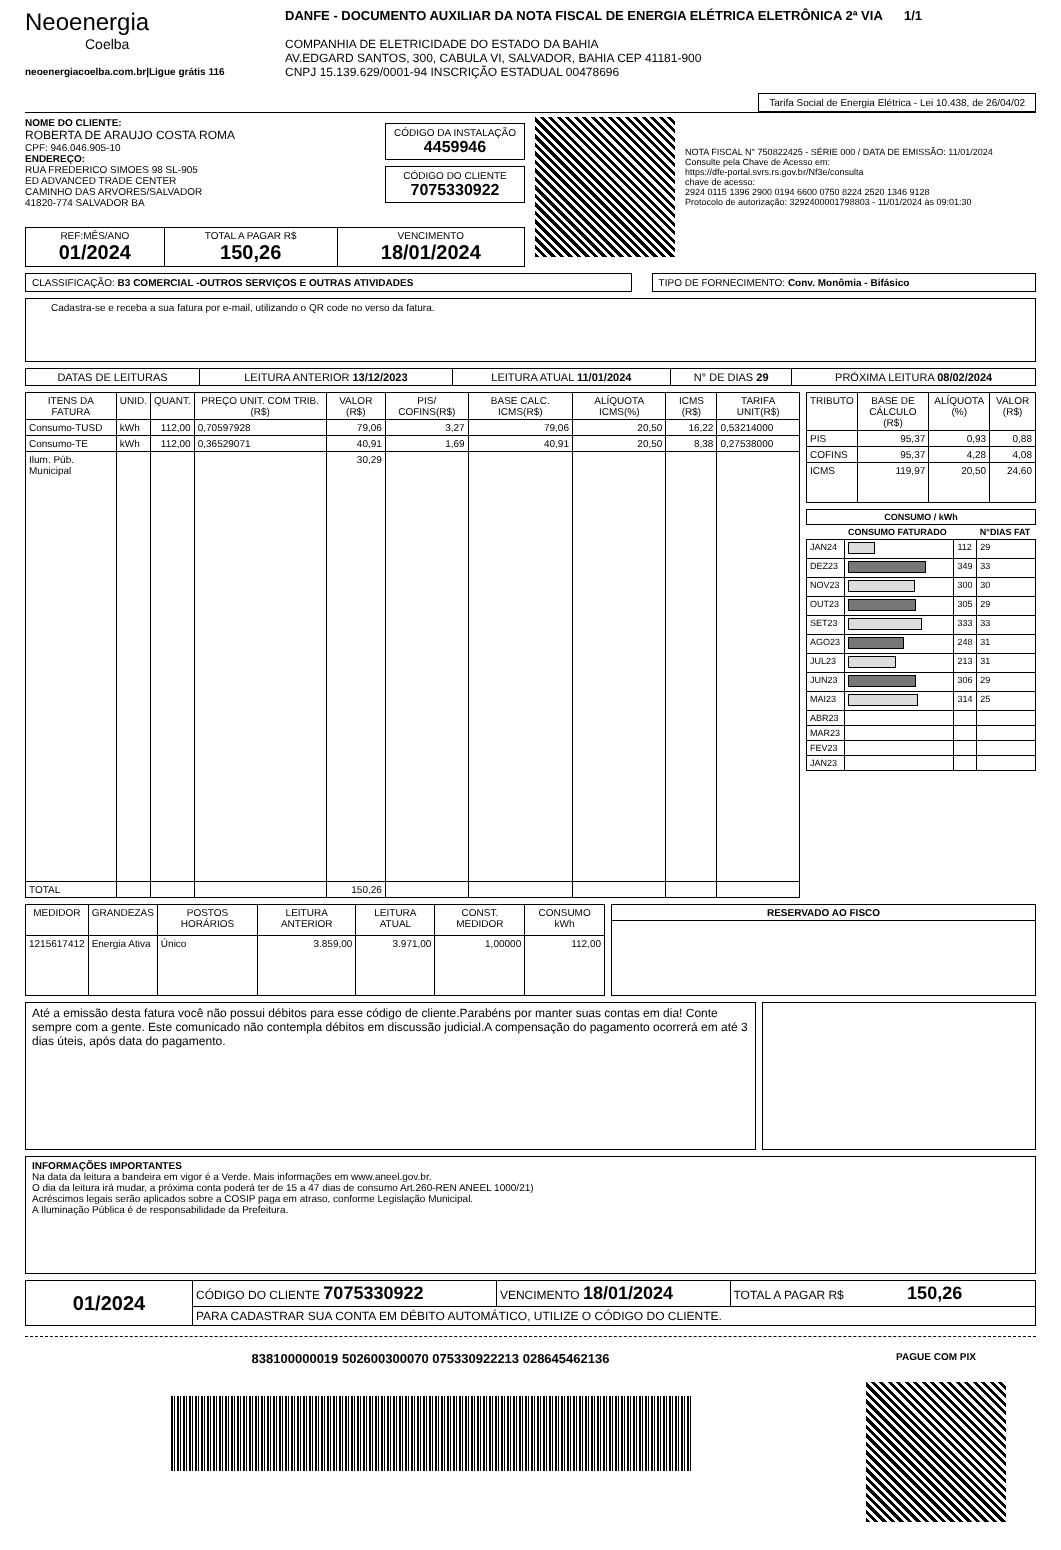Neoenergia
Coelba
neoenergiacoelba.com.br|Ligue grátis 116
DANFE - DOCUMENTO AUXILIAR DA NOTA FISCAL DE ENERGIA ELÉTRICA ELETRÔNICA 2ª VIA 1/1
COMPANHIA DE ELETRICIDADE DO ESTADO DA BAHIA
AV.EDGARD SANTOS, 300, CABULA VI, SALVADOR, BAHIA CEP 41181-900
CNPJ 15.139.629/0001-94 INSCRIÇÃO ESTADUAL 00478696
Tarifa Social de Energia Elétrica - Lei 10.438, de 26/04/02
NOME DO CLIENTE:
ROBERTA DE ARAUJO COSTA ROMA
CPF: 946.046.905-10
ENDEREÇO:
RUA FREDERICO SIMOES 98 SL-905
ED ADVANCED TRADE CENTER
CAMINHO DAS ARVORES/SALVADOR
41820-774 SALVADOR BA
CÓDIGO DA INSTALAÇÃO
4459946
CÓDIGO DO CLIENTE
7075330922
NOTA FISCAL N° 750822425 - SÉRIE 000 / DATA DE EMISSÃO: 11/01/2024
Consulte pela Chave de Acesso em:
https://dfe-portal.svrs.rs.gov.br/Nf3e/consulta
chave de acesso:
2924 0115 1396 2900 0194 6600 0750 8224 2520 1346 9128
Protocolo de autorização: 3292400001798803 - 11/01/2024 às 09:01:30
| REF:MÊS/ANO 01/2024 | TOTAL A PAGAR R$ 150,26 | VENCIMENTO 18/01/2024 |
CLASSIFICAÇÃO: B3 COMERCIAL -OUTROS SERVIÇOS E OUTRAS ATIVIDADES
TIPO DE FORNECIMENTO: Conv. Monômia - Bifásico
Cadastra-se e receba a sua fatura por e-mail, utilizando o QR code no verso da fatura.
| DATAS DE LEITURAS | LEITURA ANTERIOR 13/12/2023 | LEITURA ATUAL 11/01/2024 | N° DE DIAS 29 | PRÓXIMA LEITURA 08/02/2024 |
| ITENS DA FATURA | UNID. | QUANT. | PREÇO UNIT. COM TRIB.(R$) | VALOR (R$) | PIS/ COFINS(R$) | BASE CALC. ICMS(R$) | ALÍQUOTA ICMS(%) | ICMS (R$) | TARIFA UNIT(R$) |
| --- | --- | --- | --- | --- | --- | --- | --- | --- | --- |
| Consumo-TUSD | kWh | 112,00 | 0,70597928 | 79,06 | 3,27 | 79,06 | 20,50 | 16,22 | 0,53214000 |
| Consumo-TE | kWh | 112,00 | 0,36529071 | 40,91 | 1,69 | 40,91 | 20,50 | 8,38 | 0,27538000 |
| Ilum. Púb. Municipal | | | | 30,29 | | | | | |
| TOTAL | | | | 150,26 | | | | | |
| TRIBUTO | BASE DE CÁLCULO (R$) | ALÍQUOTA (%) | VALOR (R$) |
| --- | --- | --- | --- |
| PIS | 95,37 | 0,93 | 0,88 |
| COFINS | 95,37 | 4,28 | 4,08 |
| ICMS | 119,97 | 20,50 | 24,60 |
| CONSUMO / kWh | | | |
| --- | --- | --- | --- |
| | CONSUMO FATURADO | | N°DIAS FAT |
| JAN24 | | 112 | 29 |
| DEZ23 | | 349 | 33 |
| NOV23 | | 300 | 30 |
| OUT23 | | 305 | 29 |
| SET23 | | 333 | 33 |
| AGO23 | | 248 | 31 |
| JUL23 | | 213 | 31 |
| JUN23 | | 306 | 29 |
| MAI23 | | 314 | 25 |
| ABR23 | | | |
| MAR23 | | | |
| FEV23 | | | |
| JAN23 | | | |
| MEDIDOR | GRANDEZAS | POSTOS HORÁRIOS | LEITURA ANTERIOR | LEITURA ATUAL | CONST. MEDIDOR | CONSUMO kWh |
| --- | --- | --- | --- | --- | --- | --- |
| 1215617412 | Energia Ativa | Único | 3.859,00 | 3.971,00 | 1,00000 | 112,00 |
| RESERVADO AO FISCO |
| --- |
Até a emissão desta fatura você não possui débitos para esse código de cliente.Parabéns por manter suas contas em dia! Conte sempre com a gente. Este comunicado não contempla débitos em discussão judicial.A compensação do pagamento ocorrerá em até 3 dias úteis, após data do pagamento.
INFORMAÇÕES IMPORTANTES
Na data da leitura a bandeira em vigor é a Verde. Mais informações em www.aneel.gov.br.
O dia da leitura irá mudar, a próxima conta poderá ter de 15 a 47 dias de consumo Art.260-REN ANEEL 1000/21)
Acréscimos legais serão aplicados sobre a COSIP paga em atraso, conforme Legislação Municipal.
A Iluminação Pública é de responsabilidade da Prefeitura.
| 01/2024 | CÓDIGO DO CLIENTE 7075330922 | VENCIMENTO 18/01/2024 | TOTAL A PAGAR R$ 150,26 |
| | PARA CADASTRAR SUA CONTA EM DÉBITO AUTOMÁTICO, UTILIZE O CÓDIGO DO CLIENTE. | | |
838100000019 502600300070 075330922213 028645462136
PAGUE COM PIX